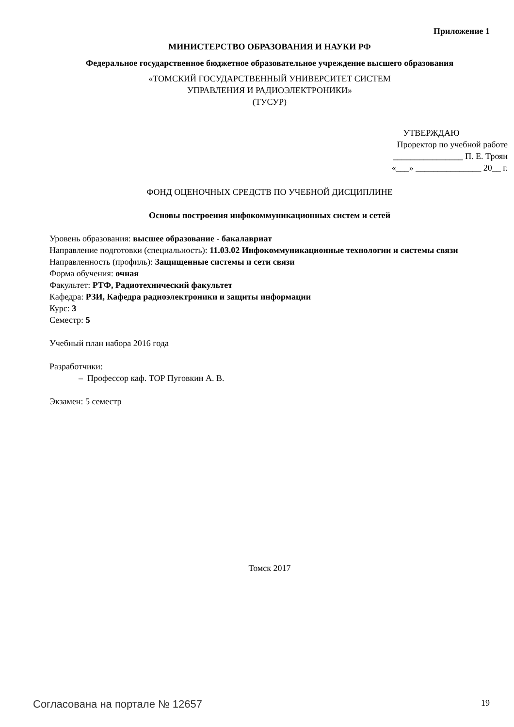Приложение 1
МИНИСТЕРСТВО ОБРАЗОВАНИЯ И НАУКИ РФ
Федеральное государственное бюджетное образовательное учреждение высшего образования
«ТОМСКИЙ ГОСУДАРСТВЕННЫЙ УНИВЕРСИТЕТ СИСТЕМ
УПРАВЛЕНИЯ И РАДИОЭЛЕКТРОНИКИ»
(ТУСУР)
УТВЕРЖДАЮ
Проректор по учебной работе
________________ П. Е. Троян
«___» _______________ 20__ г.
ФОНД ОЦЕНОЧНЫХ СРЕДСТВ ПО УЧЕБНОЙ ДИСЦИПЛИНЕ
Основы построения инфокоммуникационных систем и сетей
Уровень образования: высшее образование - бакалавриат
Направление подготовки (специальность): 11.03.02 Инфокоммуникационные технологии и системы связи
Направленность (профиль): Защищенные системы и сети связи
Форма обучения: очная
Факультет: РТФ, Радиотехнический факультет
Кафедра: РЗИ, Кафедра радиоэлектроники и защиты информации
Курс: 3
Семестр: 5
Учебный план набора 2016 года
Разработчики:
– Профессор каф. ТОР Пуговкин А. В.
Экзамен: 5 семестр
Томск 2017
Согласована на портале № 12657 19